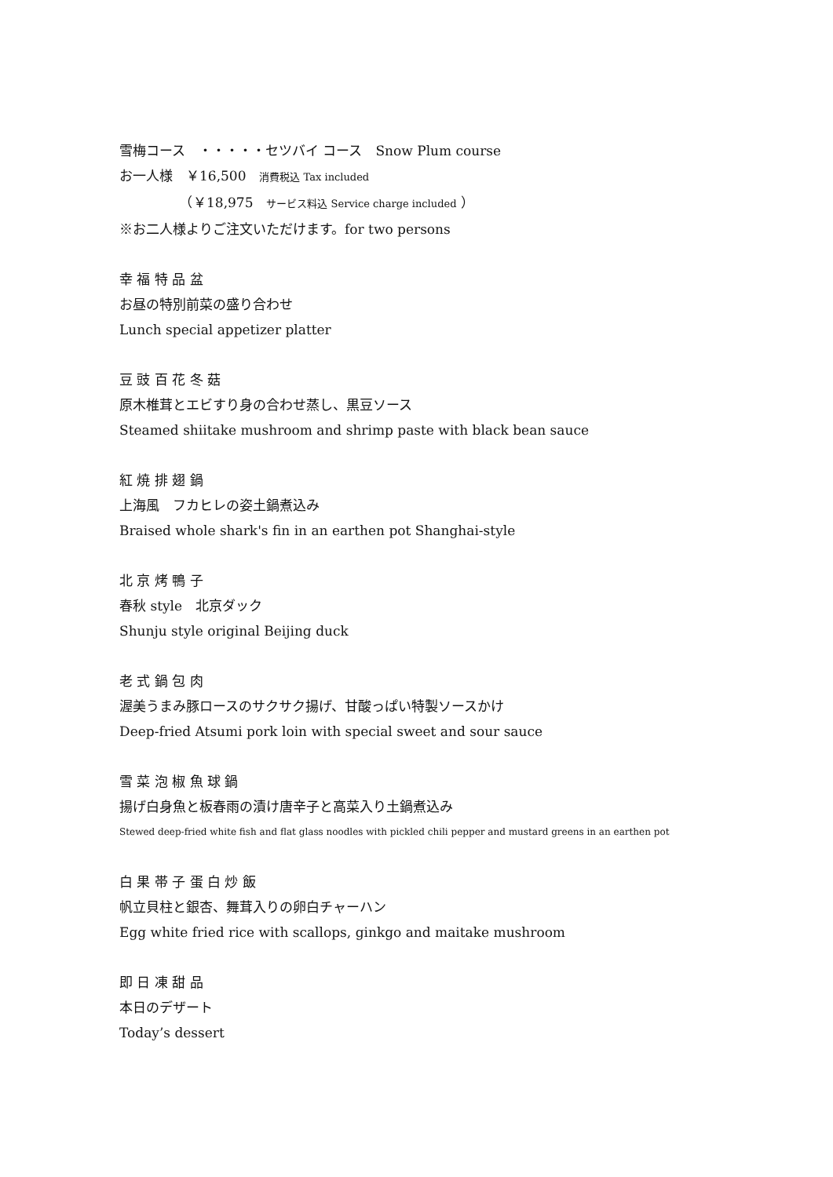雪梅コース　・・・・・セツバイ コース　Snow Plum course
お一人様　￥16,500　消費税込 Tax included
　　　　　（￥18,975　サービス料込 Service charge included ）
※お二人様よりご注文いただけます。for two persons
幸 福 特 品 盆
お昼の特別前菜の盛り合わせ
Lunch special appetizer platter
豆 豉 百 花 冬 菇
原木椎茸とエビすり身の合わせ蒸し、黒豆ソース
Steamed shiitake mushroom and shrimp paste with black bean sauce
紅 焼 排 翅 鍋
上海風　フカヒレの姿土鍋煮込み
Braised whole shark's fin in an earthen pot Shanghai-style
北 京 烤 鴨 子
春秋 style　北京ダック
Shunju style original Beijing duck
老 式 鍋 包 肉
渥美うまみ豚ロースのサクサク揚げ、甘酸っぱい特製ソースかけ
Deep-fried Atsumi pork loin with special sweet and sour sauce
雪 菜 泡 椒 魚 球 鍋
揚げ白身魚と板春雨の漬け唐辛子と高菜入り土鍋煮込み
Stewed deep-fried white fish and flat glass noodles with pickled chili pepper and mustard greens in an earthen pot
白 果 帯 子 蛋 白 炒 飯
帆立貝柱と銀杏、舞茸入りの卵白チャーハン
Egg white fried rice with scallops, ginkgo and maitake mushroom
即 日 凍 甜 品
本日のデザート
Today’s dessert